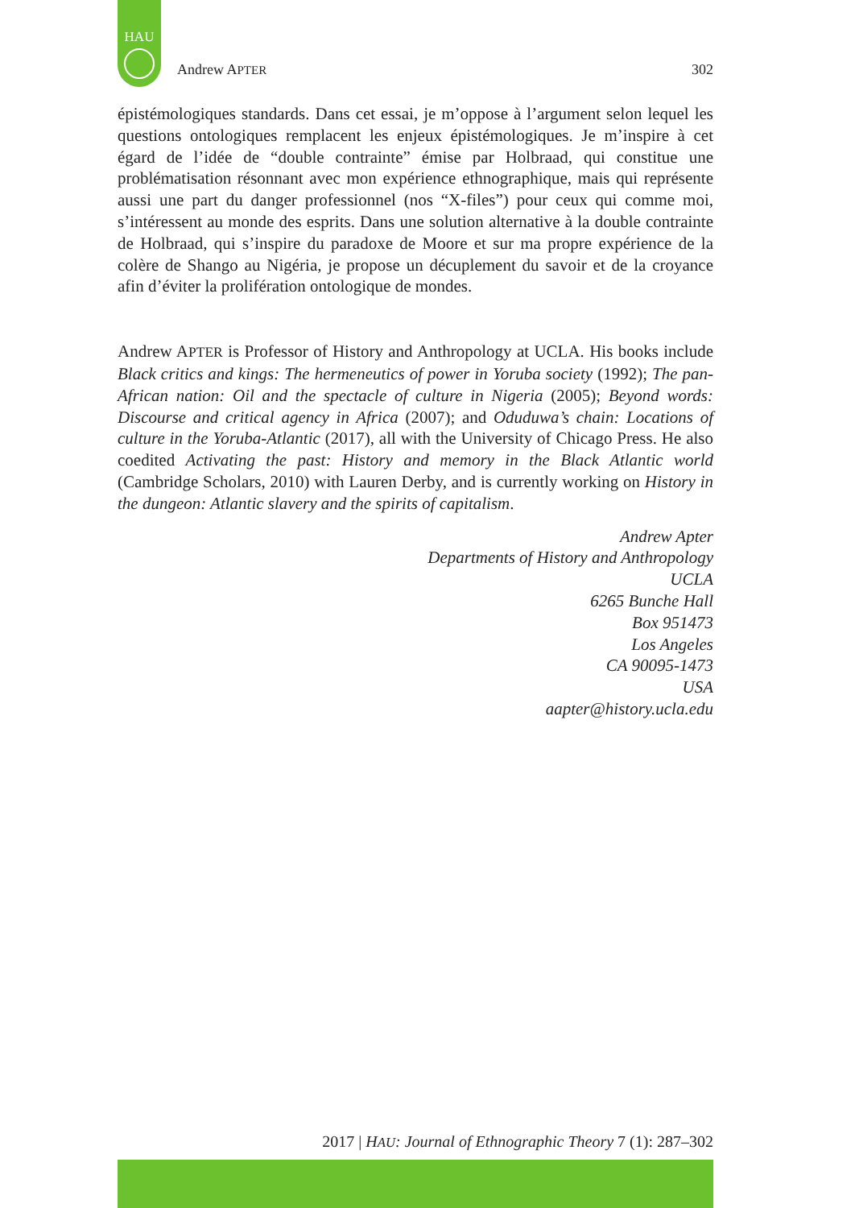HAU
Andrew APTER 302
épistémologiques standards. Dans cet essai, je m’oppose à l’argument selon lequel les questions ontologiques remplacent les enjeux épistémologiques. Je m’inspire à cet égard de l’idée de “double contrainte” émise par Holbraad, qui constitue une problématisation résonnant avec mon expérience ethnographique, mais qui représente aussi une part du danger professionnel (nos “X-files”) pour ceux qui comme moi, s’intéressent au monde des esprits. Dans une solution alternative à la double contrainte de Holbraad, qui s’inspire du paradoxe de Moore et sur ma propre expérience de la colère de Shango au Nigéria, je propose un décuplement du savoir et de la croyance afin d’éviter la prolifération ontologique de mondes.
Andrew APTER is Professor of History and Anthropology at UCLA. His books include Black critics and kings: The hermeneutics of power in Yoruba society (1992); The pan-African nation: Oil and the spectacle of culture in Nigeria (2005); Beyond words: Discourse and critical agency in Africa (2007); and Oduduwa’s chain: Locations of culture in the Yoruba-Atlantic (2017), all with the University of Chicago Press. He also coedited Activating the past: History and memory in the Black Atlantic world (Cambridge Scholars, 2010) with Lauren Derby, and is currently working on History in the dungeon: Atlantic slavery and the spirits of capitalism.
Andrew Apter
Departments of History and Anthropology
UCLA
6265 Bunche Hall
Box 951473
Los Angeles
CA 90095-1473
USA
aapter@history.ucla.edu
2017 | HAU: Journal of Ethnographic Theory 7 (1): 287–302